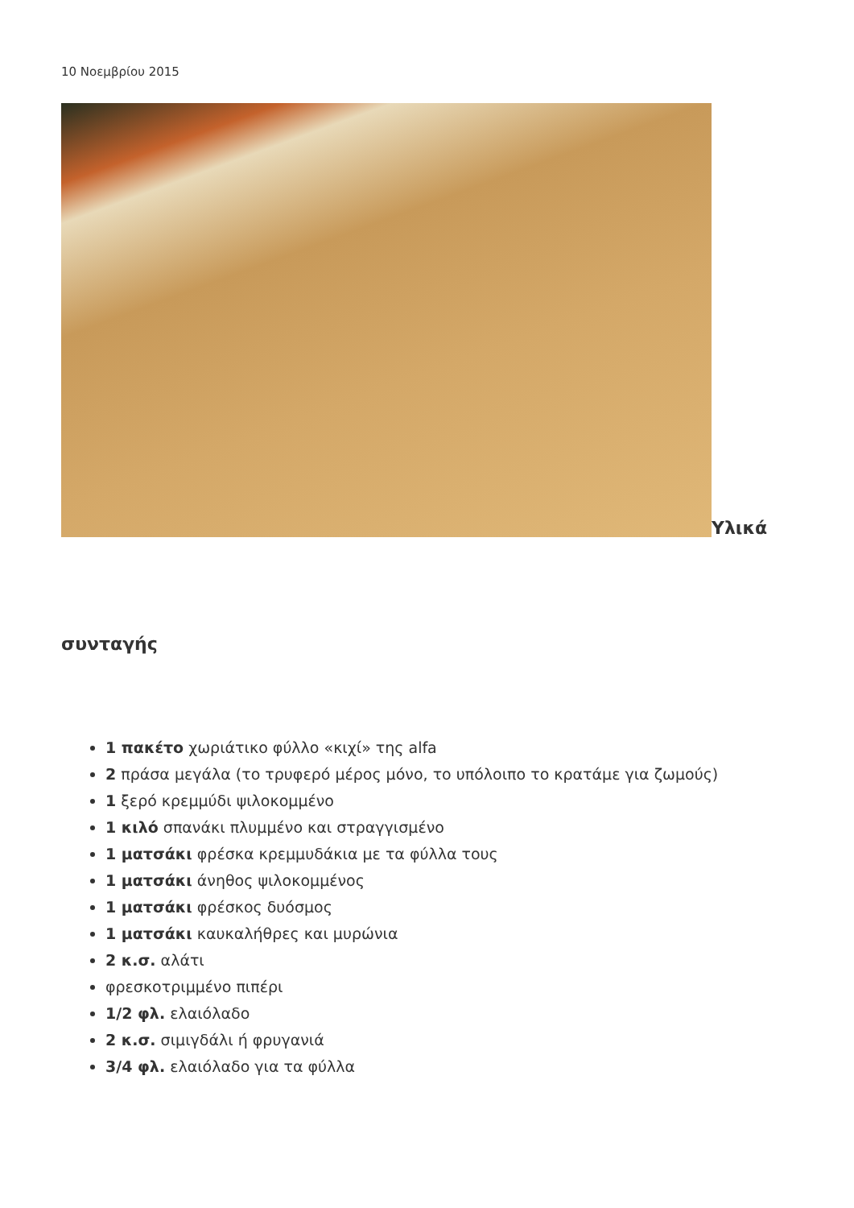10 Νοεμβρίου 2015
Υλικά
συνταγής
1 πακέτο χωριάτικο φύλλο «κιχί» της alfa
2 πράσα μεγάλα (το τρυφερό μέρος μόνο, το υπόλοιπο το κρατάμε για ζωμούς)
1 ξερό κρεμμύδι ψιλοκομμένο
1 κιλό σπανάκι πλυμμένο και στραγγισμένο
1 ματσάκι φρέσκα κρεμμυδάκια με τα φύλλα τους
1 ματσάκι άνηθος ψιλοκομμένος
1 ματσάκι φρέσκος δυόσμος
1 ματσάκι καυκαλήθρες και μυρώνια
2 κ.σ. αλάτι
φρεσκοτριμμένο πιπέρι
1/2 φλ. ελαιόλαδο
2 κ.σ. σιμιγδάλι ή φρυγανιά
3/4 φλ. ελαιόλαδο για τα φύλλα